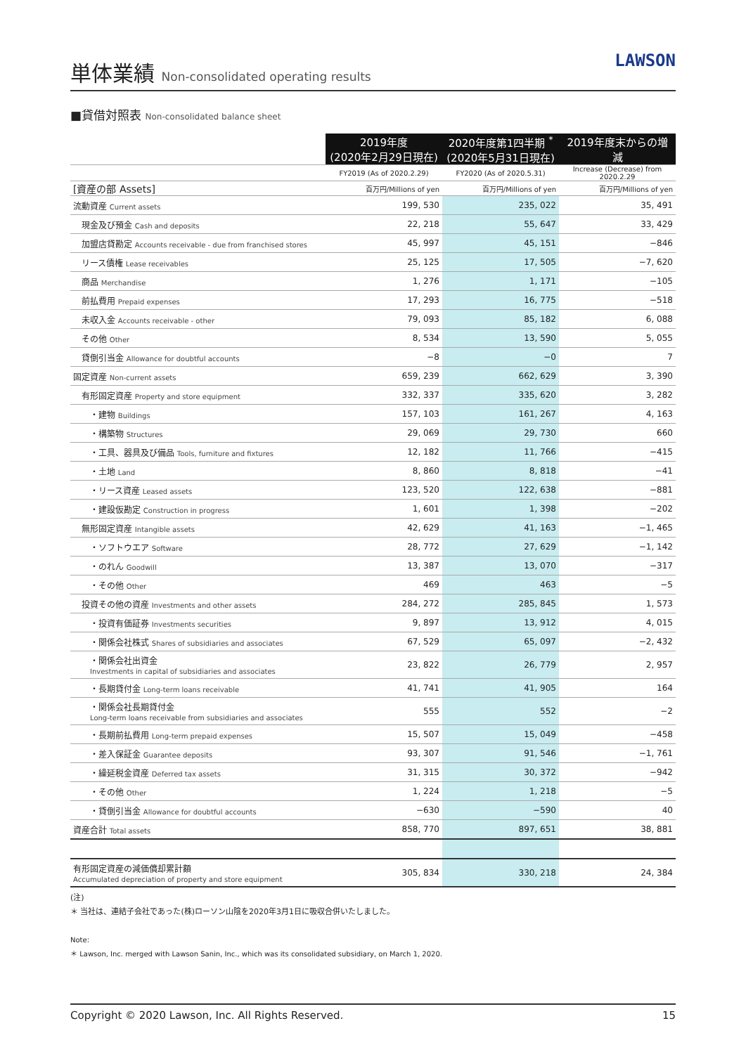単体業績 Non-consolidated operating results
LAWSON
■貸借対照表 Non-consolidated balance sheet
| | 2019年度 (2020年2月29日現在) | 2020年度第1四半期 <sup>*</sup> (2020年5月31日現在) | 2019年度末からの増減 |
| --- | --- | --- | --- |
| | FY2019 (As of 2020.2.29) | FY2020 (As of 2020.5.31) | Increase (Decrease) from 2020.2.29 |
| [資産の部 Assets] | 百万円/Millions of yen | 百万円/Millions of yen | 百万円/Millions of yen |
| 流動資産 Current assets | 199, 530 | 235, 022 | 35, 491 |
| 現金及び預金 Cash and deposits | 22, 218 | 55, 647 | 33, 429 |
| 加盟店貸勘定 Accounts receivable - due from franchised stores | 45, 997 | 45, 151 | −846 |
| リース債権 Lease receivables | 25, 125 | 17, 505 | −7, 620 |
| 商品 Merchandise | 1, 276 | 1, 171 | −105 |
| 前払費用 Prepaid expenses | 17, 293 | 16, 775 | −518 |
| 未収入金 Accounts receivable - other | 79, 093 | 85, 182 | 6, 088 |
| その他 Other | 8, 534 | 13, 590 | 5, 055 |
| 貸倒引当金 Allowance for doubtful accounts | −8 | −0 | 7 |
| 固定資産 Non-current assets | 659, 239 | 662, 629 | 3, 390 |
| 有形固定資産 Property and store equipment | 332, 337 | 335, 620 | 3, 282 |
| ・建物 Buildings | 157, 103 | 161, 267 | 4, 163 |
| ・構築物 Structures | 29, 069 | 29, 730 | 660 |
| ・工具、器具及び備品 Tools, furniture and fixtures | 12, 182 | 11, 766 | −415 |
| ・土地 Land | 8, 860 | 8, 818 | −41 |
| ・リース資産 Leased assets | 123, 520 | 122, 638 | −881 |
| ・建設仮勘定 Construction in progress | 1, 601 | 1, 398 | −202 |
| 無形固定資産 Intangible assets | 42, 629 | 41, 163 | −1, 465 |
| ・ソフトウエア Software | 28, 772 | 27, 629 | −1, 142 |
| ・のれん Goodwill | 13, 387 | 13, 070 | −317 |
| ・その他 Other | 469 | 463 | −5 |
| 投資その他の資産 Investments and other assets | 284, 272 | 285, 845 | 1, 573 |
| ・投資有価証券 Investments securities | 9, 897 | 13, 912 | 4, 015 |
| ・関係会社株式 Shares of subsidiaries and associates | 67, 529 | 65, 097 | −2, 432 |
| ・関係会社出資金 Investments in capital of subsidiaries and associates | 23, 822 | 26, 779 | 2, 957 |
| ・長期貸付金 Long-term loans receivable | 41, 741 | 41, 905 | 164 |
| ・関係会社長期貸付金 Long-term loans receivable from subsidiaries and associates | 555 | 552 | −2 |
| ・長期前払費用 Long-term prepaid expenses | 15, 507 | 15, 049 | −458 |
| ・差入保証金 Guarantee deposits | 93, 307 | 91, 546 | −1, 761 |
| ・繰延税金資産 Deferred tax assets | 31, 315 | 30, 372 | −942 |
| ・その他 Other | 1, 224 | 1, 218 | −5 |
| ・貸倒引当金 Allowance for doubtful accounts | −630 | −590 | 40 |
| 資産合計 Total assets | 858, 770 | 897, 651 | 38, 881 |
| 有形固定資産の減価償却累計額 Accumulated depreciation of property and store equipment | 305, 834 | 330, 218 | 24, 384 |
(注)
＊ 当社は、連結子会社であった(株)ローソン山陰を2020年3月1日に吸収合併いたしました。
Note:
＊ Lawson, Inc. merged with Lawson Sanin, Inc., which was its consolidated subsidiary, on March 1, 2020.
Copyright © 2020 Lawson, Inc. All Rights Reserved. 15